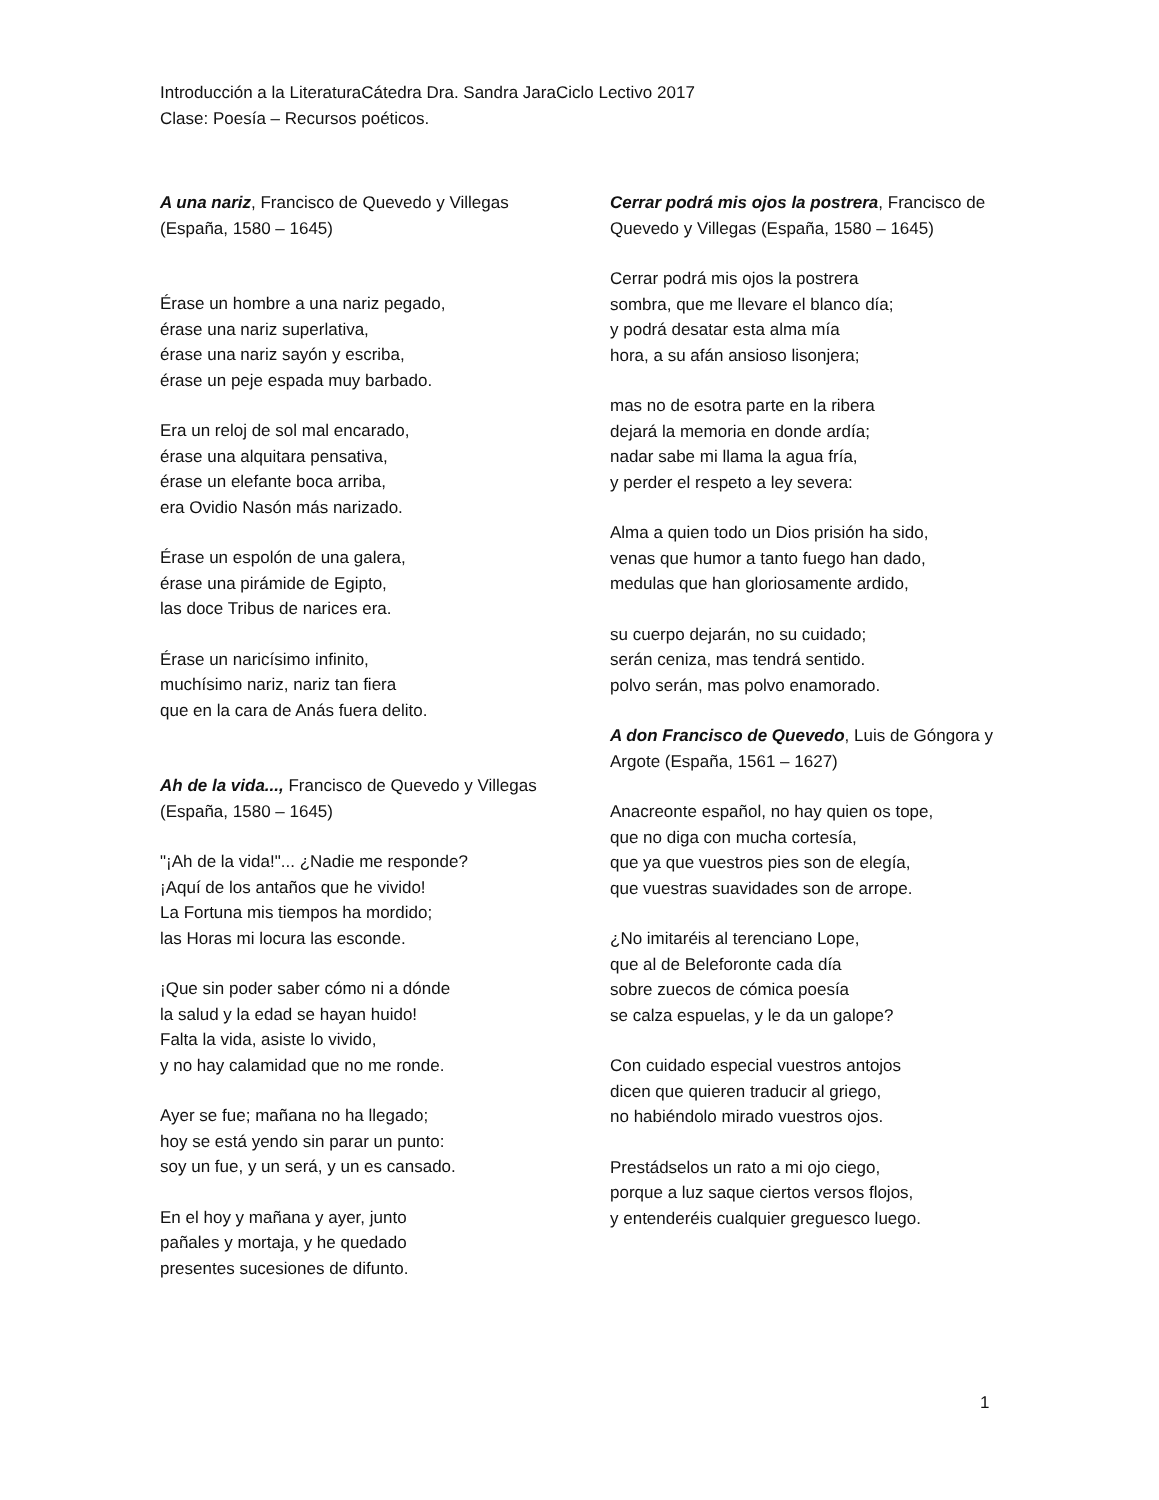Introducción a la LiteraturaCátedra Dra. Sandra JaraCiclo Lectivo 2017
Clase: Poesía – Recursos poéticos.
A una nariz, Francisco de Quevedo y Villegas (España, 1580 – 1645)
Érase un hombre a una nariz pegado,
érase una nariz superlativa,
érase una nariz sayón y escriba,
érase un peje espada muy barbado.
Era un reloj de sol mal encarado,
érase una alquitara pensativa,
érase un elefante boca arriba,
era Ovidio Nasón más narizado.
Érase un espolón de una galera,
érase una pirámide de Egipto,
las doce Tribus de narices era.
Érase un naricísimo infinito,
muchísimo nariz, nariz tan fiera
que en la cara de Anás fuera delito.
Ah de la vida..., Francisco de Quevedo y Villegas (España, 1580 – 1645)
"¡Ah de la vida!"... ¿Nadie me responde?
¡Aquí de los antaños que he vivido!
La Fortuna mis tiempos ha mordido;
las Horas mi locura las esconde.
¡Que sin poder saber cómo ni a dónde
la salud y la edad se hayan huido!
Falta la vida, asiste lo vivido,
y no hay calamidad que no me ronde.
Ayer se fue; mañana no ha llegado;
hoy se está yendo sin parar un punto:
soy un fue, y un será, y un es cansado.
En el hoy y mañana y ayer, junto
pañales y mortaja, y he quedado
presentes sucesiones de difunto.
Cerrar podrá mis ojos la postrera, Francisco de Quevedo y Villegas (España, 1580 – 1645)
Cerrar podrá mis ojos la postrera
sombra, que me llevare el blanco día;
y podrá desatar esta alma mía
hora, a su afán ansioso lisonjera;
mas no de esotra parte en la ribera
dejará la memoria en donde ardía;
nadar sabe mi llama la agua fría,
y perder el respeto a ley severa:
Alma a quien todo un Dios prisión ha sido,
venas que humor a tanto fuego han dado,
medulas que han gloriosamente ardido,
su cuerpo dejarán, no su cuidado;
serán ceniza, mas tendrá sentido.
polvo serán, mas polvo enamorado.
A don Francisco de Quevedo, Luis de Góngora y Argote (España, 1561 – 1627)
Anacreonte español, no hay quien os tope,
que no diga con mucha cortesía,
que ya que vuestros pies son de elegía,
que vuestras suavidades son de arrope.
¿No imitaréis al terenciano Lope,
que al de Beleforonte cada día
sobre zuecos de cómica poesía
se calza espuelas, y le da un galope?
Con cuidado especial vuestros antojos
dicen que quieren traducir al griego,
no habiéndolo mirado vuestros ojos.
Prestádselos un rato a mi ojo ciego,
porque a luz saque ciertos versos flojos,
y entenderéis cualquier greguesco luego.
1